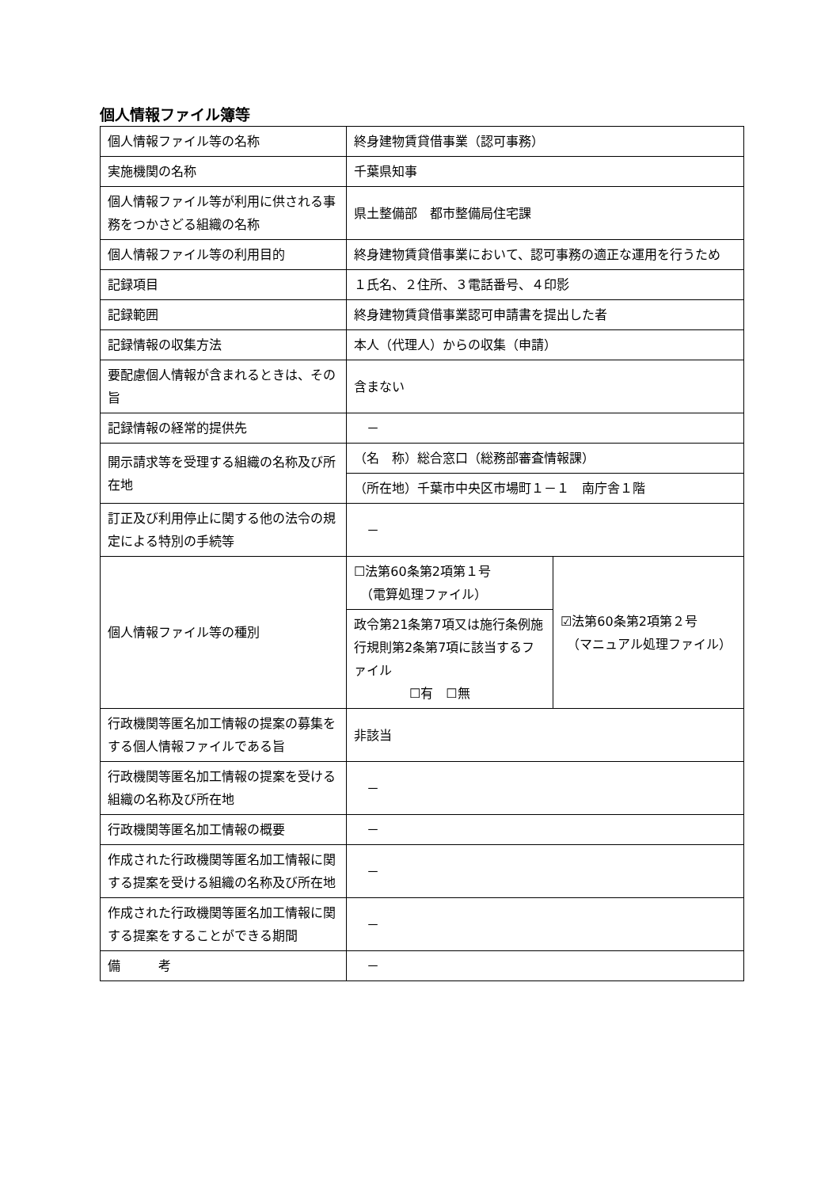個人情報ファイル簿等
| 個人情報ファイル等の名称 | 終身建物賃貸借事業（認可事務） | |
| 実施機関の名称 | 千葉県知事 | |
| 個人情報ファイル等が利用に供される事務をつかさどる組織の名称 | 県土整備部 都市整備局住宅課 | |
| 個人情報ファイル等の利用目的 | 終身建物賃貸借事業において、認可事務の適正な運用を行うため | |
| 記録項目 | １氏名、２住所、３電話番号、４印影 | |
| 記録範囲 | 終身建物賃貸借事業認可申請書を提出した者 | |
| 記録情報の収集方法 | 本人（代理人）からの収集（申請） | |
| 要配慮個人情報が含まれるときは、その旨 | 含まない | |
| 記録情報の経常的提供先 | － | |
| 開示請求等を受理する組織の名称及び所在地 | （名 称）総合窓口（総務部審査情報課） | |
| | （所在地）千葉市中央区市場町１－１ 南庁舎１階 | |
| 訂正及び利用停止に関する他の法令の規定による特別の手続等 | － | |
| 個人情報ファイル等の種別 | ☐法第60条第2項第１号 （電算処理ファイル） | ☑法第60条第2項第２号 （マニュアル処理ファイル） |
| | 政令第21条第7項又は施行条例施行規則第2条第7項に該当するファイル ☐有 ☐無 | |
| 行政機関等匿名加工情報の提案の募集をする個人情報ファイルである旨 | 非該当 | |
| 行政機関等匿名加工情報の提案を受ける組織の名称及び所在地 | － | |
| 行政機関等匿名加工情報の概要 | － | |
| 作成された行政機関等匿名加工情報に関する提案を受ける組織の名称及び所在地 | － | |
| 作成された行政機関等匿名加工情報に関する提案をすることができる期間 | － | |
| 備 考 | － | |